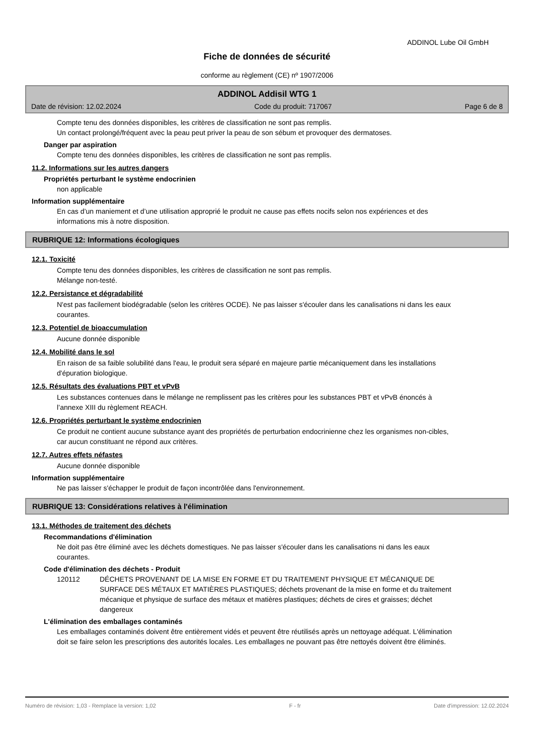ADDINOL Lube Oil GmbH
Fiche de données de sécurité
conforme au règlement (CE) nº 1907/2006
ADDINOL Addisil WTG 1
Date de révision: 12.02.2024 Code du produit: 717067 Page 6 de 8
Compte tenu des données disponibles, les critères de classification ne sont pas remplis.
Un contact prolongé/fréquent avec la peau peut priver la peau de son sébum et provoquer des dermatoses.
Danger par aspiration
Compte tenu des données disponibles, les critères de classification ne sont pas remplis.
11.2. Informations sur les autres dangers
Propriétés perturbant le système endocrinien
non applicable
Information supplémentaire
En cas d’un maniement et d’une utilisation approprié le produit ne cause pas effets nocifs selon nos expériences et des informations mis à notre disposition.
RUBRIQUE 12: Informations écologiques
12.1. Toxicité
Compte tenu des données disponibles, les critères de classification ne sont pas remplis.
Mélange non-testé.
12.2. Persistance et dégradabilité
N'est pas facilement biodégradable (selon les critères OCDE). Ne pas laisser s'écouler dans les canalisations ni dans les eaux courantes.
12.3. Potentiel de bioaccumulation
Aucune donnée disponible
12.4. Mobilité dans le sol
En raison de sa faible solubilité dans l'eau, le produit sera séparé en majeure partie mécaniquement dans les installations d'épuration biologique.
12.5. Résultats des évaluations PBT et vPvB
Les substances contenues dans le mélange ne remplissent pas les critères pour les substances PBT et vPvB énoncés à l’annexe XIII du règlement REACH.
12.6. Propriétés perturbant le système endocrinien
Ce produit ne contient aucune substance ayant des propriétés de perturbation endocrinienne chez les organismes non-cibles, car aucun constituant ne répond aux critères.
12.7. Autres effets néfastes
Aucune donnée disponible
Information supplémentaire
Ne pas laisser s'échapper le produit de façon incontrôlée dans l'environnement.
RUBRIQUE 13: Considérations relatives à l'élimination
13.1. Méthodes de traitement des déchets
Recommandations d'élimination
Ne doit pas être éliminé avec les déchets domestiques. Ne pas laisser s'écouler dans les canalisations ni dans les eaux courantes.
Code d'élimination des déchets - Produit
120112 DÉCHETS PROVENANT DE LA MISE EN FORME ET DU TRAITEMENT PHYSIQUE ET MÉCANIQUE DE SURFACE DES MÉTAUX ET MATIÈRES PLASTIQUES; déchets provenant de la mise en forme et du traitement mécanique et physique de surface des métaux et matières plastiques; déchets de cires et graisses; déchet dangereux
L'élimination des emballages contaminés
Les emballages contaminés doivent être entièrement vidés et peuvent être réutilisés après un nettoyage adéquat. L'élimination doit se faire selon les prescriptions des autorités locales. Les emballages ne pouvant pas être nettoyés doivent être éliminés.
Numéro de révision: 1,03 - Remplace la version: 1,02 F - fr Date d'impression: 12.02.2024